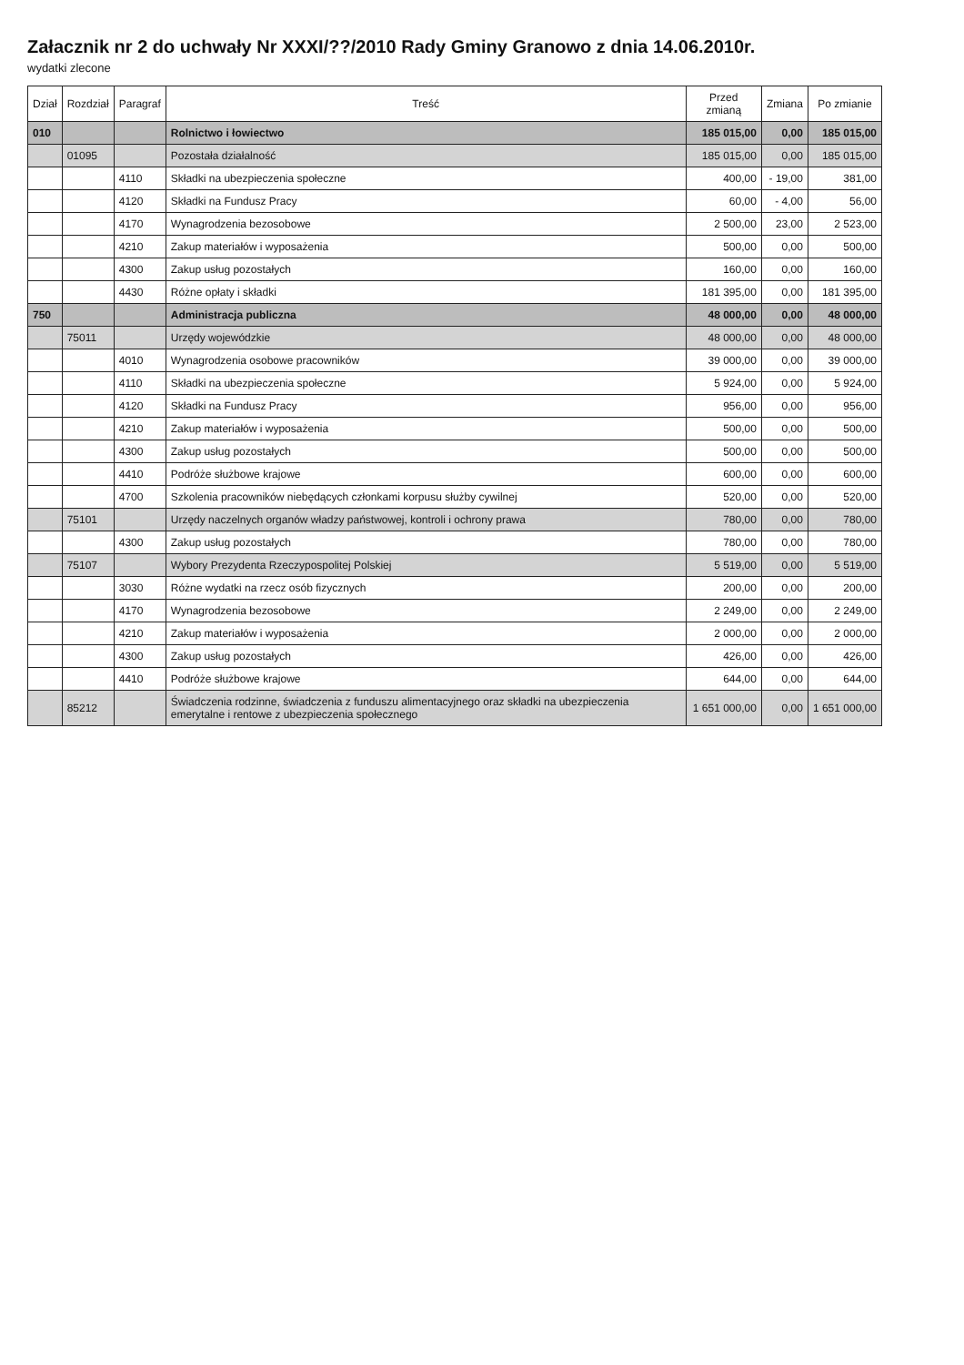Załacznik nr 2 do uchwały Nr XXXI/??/2010 Rady Gminy Granowo z dnia 14.06.2010r.
wydatki zlecone
| Dział | Rozdział | Paragraf | Treść | Przed zmianą | Zmiana | Po zmianie |
| --- | --- | --- | --- | --- | --- | --- |
| 010 | | | Rolnictwo i łowiectwo | 185 015,00 | 0,00 | 185 015,00 |
| | 01095 | | Pozostała działalność | 185 015,00 | 0,00 | 185 015,00 |
| | | 4110 | Składki na ubezpieczenia społeczne | 400,00 | - 19,00 | 381,00 |
| | | 4120 | Składki na Fundusz Pracy | 60,00 | - 4,00 | 56,00 |
| | | 4170 | Wynagrodzenia bezosobowe | 2 500,00 | 23,00 | 2 523,00 |
| | | 4210 | Zakup materiałów i wyposażenia | 500,00 | 0,00 | 500,00 |
| | | 4300 | Zakup usług pozostałych | 160,00 | 0,00 | 160,00 |
| | | 4430 | Różne opłaty i składki | 181 395,00 | 0,00 | 181 395,00 |
| 750 | | | Administracja publiczna | 48 000,00 | 0,00 | 48 000,00 |
| | 75011 | | Urzędy wojewódzkie | 48 000,00 | 0,00 | 48 000,00 |
| | | 4010 | Wynagrodzenia osobowe pracowników | 39 000,00 | 0,00 | 39 000,00 |
| | | 4110 | Składki na ubezpieczenia społeczne | 5 924,00 | 0,00 | 5 924,00 |
| | | 4120 | Składki na Fundusz Pracy | 956,00 | 0,00 | 956,00 |
| | | 4210 | Zakup materiałów i wyposażenia | 500,00 | 0,00 | 500,00 |
| | | 4300 | Zakup usług pozostałych | 500,00 | 0,00 | 500,00 |
| | | 4410 | Podróże służbowe krajowe | 600,00 | 0,00 | 600,00 |
| | | 4700 | Szkolenia pracowników niebędących członkami korpusu służby cywilnej | 520,00 | 0,00 | 520,00 |
| | 75101 | | Urzędy naczelnych organów władzy państwowej, kontroli i ochrony prawa | 780,00 | 0,00 | 780,00 |
| | | 4300 | Zakup usług pozostałych | 780,00 | 0,00 | 780,00 |
| | 75107 | | Wybory Prezydenta Rzeczypospolitej Polskiej | 5 519,00 | 0,00 | 5 519,00 |
| | | 3030 | Różne wydatki na rzecz osób fizycznych | 200,00 | 0,00 | 200,00 |
| | | 4170 | Wynagrodzenia bezosobowe | 2 249,00 | 0,00 | 2 249,00 |
| | | 4210 | Zakup materiałów i wyposażenia | 2 000,00 | 0,00 | 2 000,00 |
| | | 4300 | Zakup usług pozostałych | 426,00 | 0,00 | 426,00 |
| | | 4410 | Podróże służbowe krajowe | 644,00 | 0,00 | 644,00 |
| | 85212 | | Świadczenia rodzinne, świadczenia z funduszu alimentacyjnego oraz składki na ubezpieczenia emerytalne i rentowe z ubezpieczenia społecznego | 1 651 000,00 | 0,00 | 1 651 000,00 |